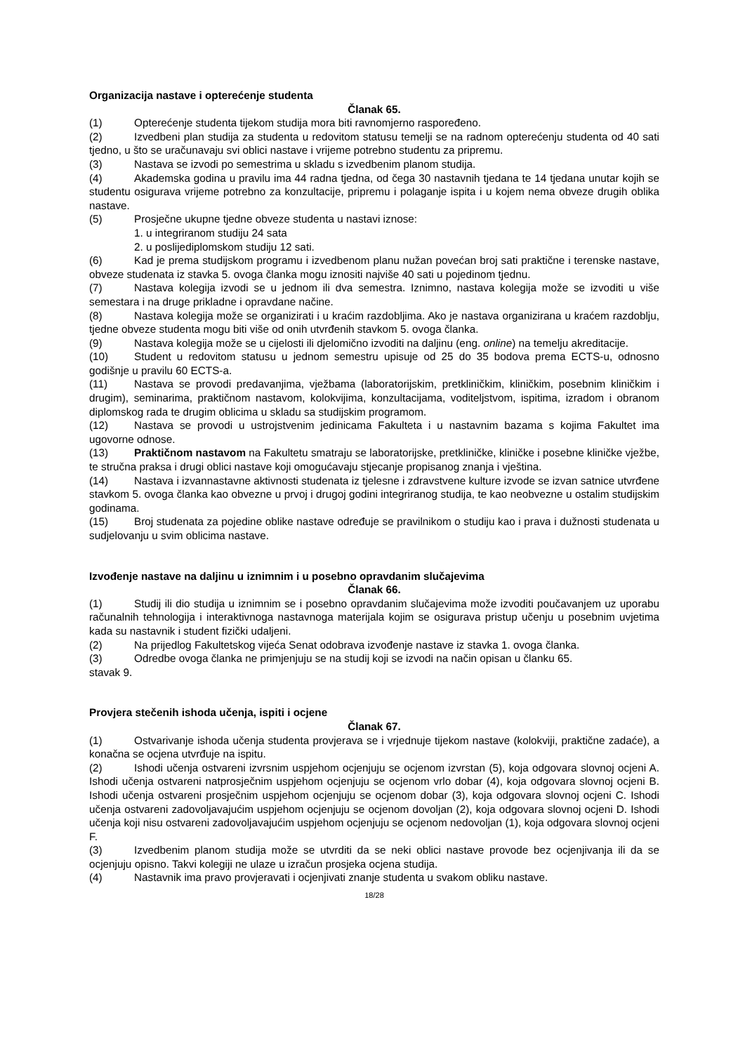Organizacija nastave i opterećenje studenta
Članak 65.
(1) Opterećenje studenta tijekom studija mora biti ravnomjerno raspoređeno.
(2) Izvedbeni plan studija za studenta u redovitom statusu temelji se na radnom opterećenju studenta od 40 sati tjedno, u što se uračunavaju svi oblici nastave i vrijeme potrebno studentu za pripremu.
(3) Nastava se izvodi po semestrima u skladu s izvedbenim planom studija.
(4) Akademska godina u pravilu ima 44 radna tjedna, od čega 30 nastavnih tjedana te 14 tjedana unutar kojih se studentu osigurava vrijeme potrebno za konzultacije, pripremu i polaganje ispita i u kojem nema obveze drugih oblika nastave.
(5) Prosječne ukupne tjedne obveze studenta u nastavi iznose:
1. u integriranom studiju 24 sata
2. u poslijediplomskom studiju 12 sati.
(6) Kad je prema studijskom programu i izvedbenom planu nužan povećan broj sati praktične i terenske nastave, obveze studenata iz stavka 5. ovoga članka mogu iznositi najviše 40 sati u pojedinom tjednu.
(7) Nastava kolegija izvodi se u jednom ili dva semestra. Iznimno, nastava kolegija može se izvoditi u više semestara i na druge prikladne i opravdane načine.
(8) Nastava kolegija može se organizirati i u kraćim razdobljima. Ako je nastava organizirana u kraćem razdoblju, tjedne obveze studenta mogu biti više od onih utvrđenih stavkom 5. ovoga članka.
(9) Nastava kolegija može se u cijelosti ili djelomično izvoditi na daljinu (eng. online) na temelju akreditacije.
(10) Student u redovitom statusu u jednom semestru upisuje od 25 do 35 bodova prema ECTS-u, odnosno godišnje u pravilu 60 ECTS-a.
(11) Nastava se provodi predavanjima, vježbama (laboratorijskim, pretkliničkim, kliničkim, posebnim kliničkim i drugim), seminarima, praktičnom nastavom, kolokvijima, konzultacijama, voditeljstvom, ispitima, izradom i obranom diplomskog rada te drugim oblicima u skladu sa studijskim programom.
(12) Nastava se provodi u ustrojstvenim jedinicama Fakulteta i u nastavnim bazama s kojima Fakultet ima ugovorne odnose.
(13) Praktičnom nastavom na Fakultetu smatraju se laboratorijske, pretkliničke, kliničke i posebne kliničke vježbe, te stručna praksa i drugi oblici nastave koji omogućavaju stjecanje propisanog znanja i vještina.
(14) Nastava i izvannastavne aktivnosti studenata iz tjelesne i zdravstvene kulture izvode se izvan satnice utvrđene stavkom 5. ovoga članka kao obvezne u prvoj i drugoj godini integriranog studija, te kao neobvezne u ostalim studijskim godinama.
(15) Broj studenata za pojedine oblike nastave određuje se pravilnikom o studiju kao i prava i dužnosti studenata u sudjelovanju u svim oblicima nastave.
Izvođenje nastave na daljinu u iznimnim i u posebno opravdanim slučajevima
Članak 66.
(1) Studij ili dio studija u iznimnim se i posebno opravdanim slučajevima može izvoditi poučavanjem uz uporabu računalnih tehnologija i interaktivnoga nastavnoga materijala kojim se osigurava pristup učenju u posebnim uvjetima kada su nastavnik i student fizički udaljeni.
(2) Na prijedlog Fakultetskog vijeća Senat odobrava izvođenje nastave iz stavka 1. ovoga članka.
(3) Odredbe ovoga članka ne primjenjuju se na studij koji se izvodi na način opisan u članku 65.
stavak 9.
Provjera stečenih ishoda učenja, ispiti i ocjene
Članak 67.
(1) Ostvarivanje ishoda učenja studenta provjerava se i vrjednuje tijekom nastave (kolokviji, praktične zadaće), a konačna se ocjena utvrđuje na ispitu.
(2) Ishodi učenja ostvareni izvrsnim uspjehom ocjenjuju se ocjenom izvrstan (5), koja odgovara slovnoj ocjeni A. Ishodi učenja ostvareni natprosječnim uspjehom ocjenjuju se ocjenom vrlo dobar (4), koja odgovara slovnoj ocjeni B. Ishodi učenja ostvareni prosječnim uspjehom ocjenjuju se ocjenom dobar (3), koja odgovara slovnoj ocjeni C. Ishodi učenja ostvareni zadovoljavajućim uspjehom ocjenjuju se ocjenom dovoljan (2), koja odgovara slovnoj ocjeni D. Ishodi učenja koji nisu ostvareni zadovoljavajućim uspjehom ocjenjuju se ocjenom nedovoljan (1), koja odgovara slovnoj ocjeni F.
(3) Izvedbenim planom studija može se utvrditi da se neki oblici nastave provode bez ocjenjivanja ili da se ocjenjuju opisno. Takvi kolegiji ne ulaze u izračun prosjeka ocjena studija.
(4) Nastavnik ima pravo provjeravati i ocjenjivati znanje studenta u svakom obliku nastave.
18/28